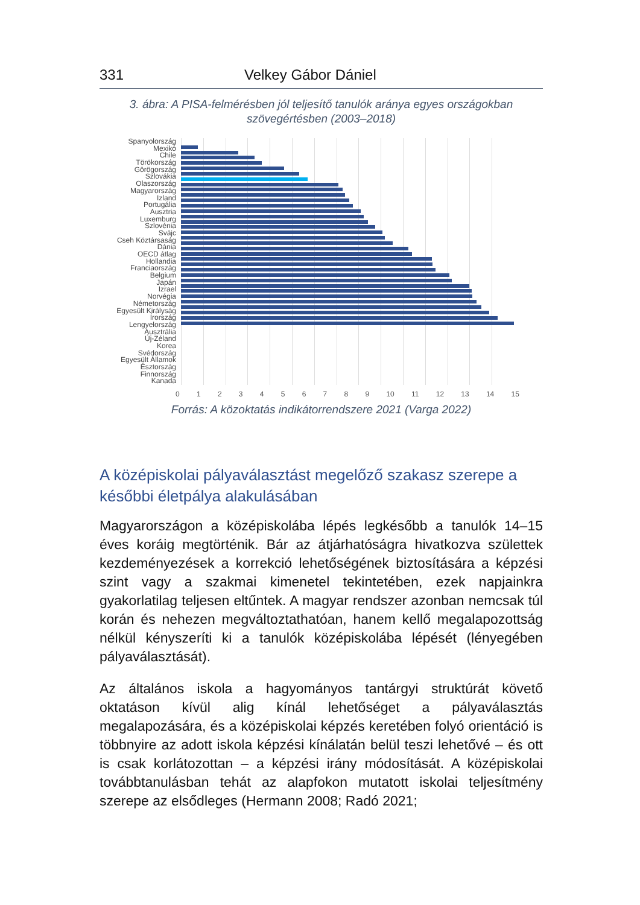331 Velkey Gábor Dániel
3. ábra: A PISA-felmérésben jól teljesítő tanulók aránya egyes országokban
szövegértésben (2003–2018)
Spanyolország
Mexikó
Chile
Törökország
Görögország
Szlovákia
Olaszország
Magyarország
Izland
Portugália
Ausztria
Luxemburg
Szlovénia
Svájc
Cseh Köztársaság
Dánia
OECD átlag
Hollandia
Franciaország
Belgium
Japán
Izrael
Norvégia
Németország
Egyesült Királyság
Írország
Lengyelország
Ausztrália
Új-Zéland
Korea
Svédország
Egyesült Államok
Észtország
Finnország
Kanada
0 1 2 3 4 5 6 7 8 9 10 11 12 13 14 15
Forrás: A közoktatás indikátorrendszere 2021 (Varga 2022)
A középiskolai pályaválasztást megelőző szakasz szerepe a későbbi életpálya alakulásában
Magyarországon a középiskolába lépés legkésőbb a tanulók 14–15 éves koráig megtörténik. Bár az átjárhatóságra hivatkozva születtek kezdeményezések a korrekció lehetőségének biztosítására a képzési szint vagy a szakmai kimenetel tekintetében, ezek napjainkra gyakorlatilag teljesen eltűntek. A magyar rendszer azonban nemcsak túl korán és nehezen megváltoztathatóan, hanem kellő megalapozottság nélkül kényszeríti ki a tanulók középiskolába lépését (lényegében pályaválasztását).
Az általános iskola a hagyományos tantárgyi struktúrát követő oktatáson kívül alig kínál lehetőséget a pályaválasztás megalapozására, és a középiskolai képzés keretében folyó orientáció is többnyire az adott iskola képzési kínálatán belül teszi lehetővé – és ott is csak korlátozottan – a képzési irány módosítását. A középiskolai továbbtanulásban tehát az alapfokon mutatott iskolai teljesítmény szerepe az elsődleges (Hermann 2008; Radó 2021;